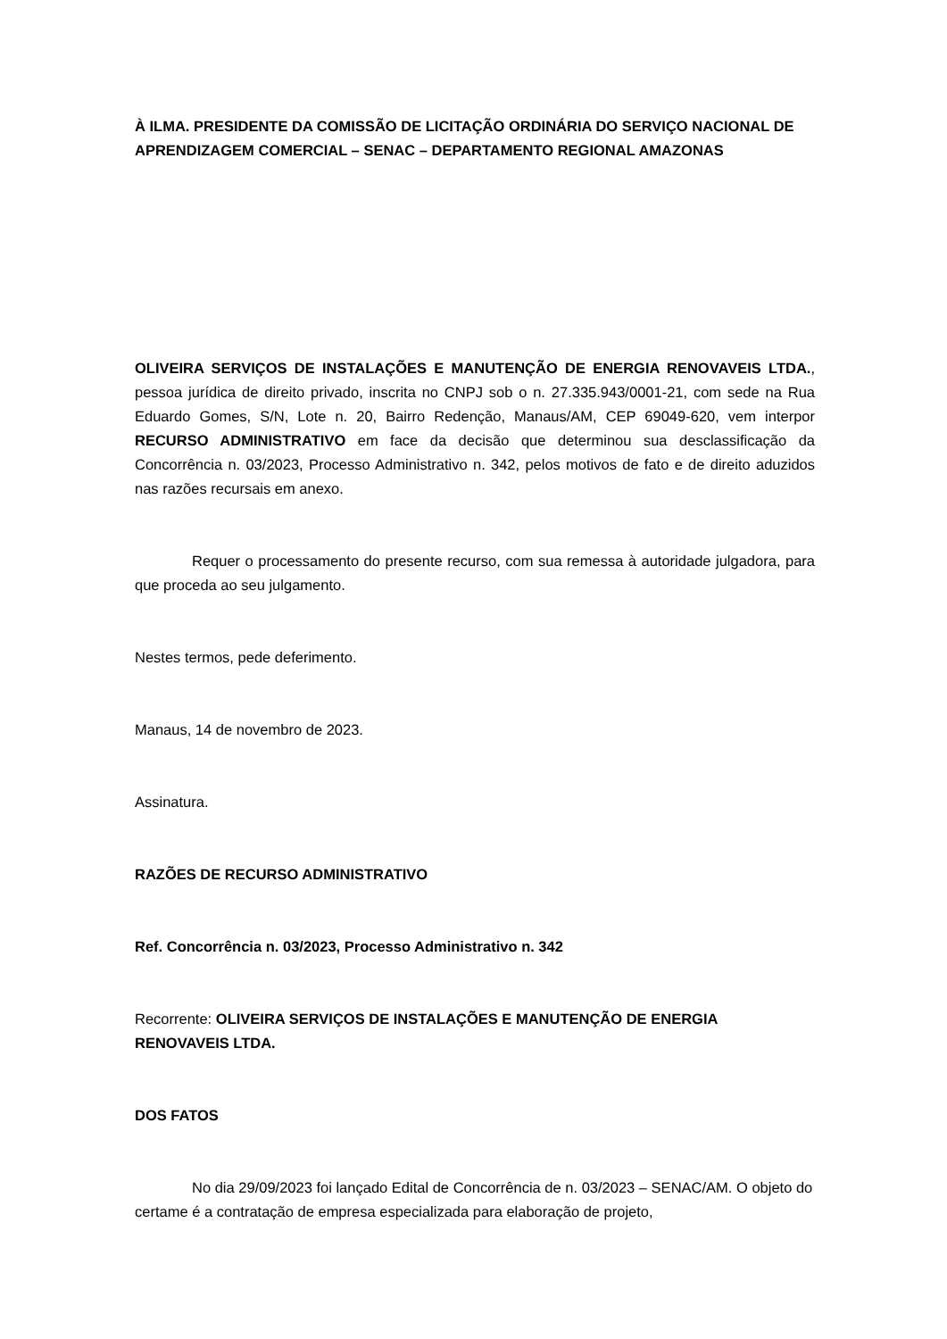À ILMA. PRESIDENTE DA COMISSÃO DE LICITAÇÃO ORDINÁRIA DO SERVIÇO NACIONAL DE APRENDIZAGEM COMERCIAL – SENAC – DEPARTAMENTO REGIONAL AMAZONAS
OLIVEIRA SERVIÇOS DE INSTALAÇÕES E MANUTENÇÃO DE ENERGIA RENOVAVEIS LTDA., pessoa jurídica de direito privado, inscrita no CNPJ sob o n. 27.335.943/0001-21, com sede na Rua Eduardo Gomes, S/N, Lote n. 20, Bairro Redenção, Manaus/AM, CEP 69049-620, vem interpor RECURSO ADMINISTRATIVO em face da decisão que determinou sua desclassificação da Concorrência n. 03/2023, Processo Administrativo n. 342, pelos motivos de fato e de direito aduzidos nas razões recursais em anexo.
Requer o processamento do presente recurso, com sua remessa à autoridade julgadora, para que proceda ao seu julgamento.
Nestes termos, pede deferimento.
Manaus, 14 de novembro de 2023.
Assinatura.
RAZÕES DE RECURSO ADMINISTRATIVO
Ref. Concorrência n. 03/2023, Processo Administrativo n. 342
Recorrente: OLIVEIRA SERVIÇOS DE INSTALAÇÕES E MANUTENÇÃO DE ENERGIA RENOVAVEIS LTDA.
DOS FATOS
No dia 29/09/2023 foi lançado Edital de Concorrência de n. 03/2023 – SENAC/AM. O objeto do certame é a contratação de empresa especializada para elaboração de projeto,